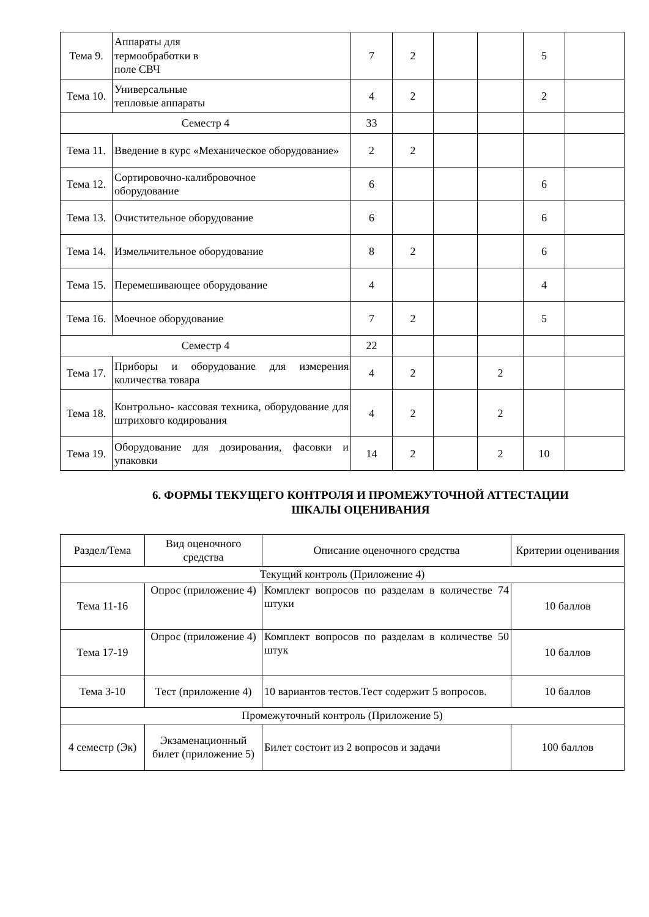| Тема 9. | Аппараты для термообработки в поле СВЧ | 7 | 2 | | | 5 | |
| Тема 10. | Универсальные тепловые аппараты | 4 | 2 | | | 2 | |
| Семестр 4 | | 33 | | | | | |
| Тема 11. | Введение в курс «Механическое оборудование» | 2 | 2 | | | | |
| Тема 12. | Сортировочно-калибровочное оборудование | 6 | | | | 6 | |
| Тема 13. | Очистительное оборудование | 6 | | | | 6 | |
| Тема 14. | Измельчительное оборудование | 8 | 2 | | | 6 | |
| Тема 15. | Перемешивающее оборудование | 4 | | | | 4 | |
| Тема 16. | Моечное оборудование | 7 | 2 | | | 5 | |
| Семестр 4 | | 22 | | | | | |
| Тема 17. | Приборы и оборудование для измерения количества товара | 4 | 2 | | 2 | | |
| Тема 18. | Контрольно- кассовая техника, оборудование для штриховго кодирования | 4 | 2 | | 2 | | |
| Тема 19. | Оборудование для дозирования, фасовки и упаковки | 14 | 2 | | 2 | 10 | |
6. ФОРМЫ ТЕКУЩЕГО КОНТРОЛЯ И ПРОМЕЖУТОЧНОЙ АТТЕСТАЦИИ
ШКАЛЫ ОЦЕНИВАНИЯ
| Раздел/Тема | Вид оценочного средства | Описание оценочного средства | Критерии оценивания |
| --- | --- | --- | --- |
| Текущий контроль (Приложение 4) | | | |
| Тема 11-16 | Опрос (приложение 4) | Комплект вопросов по разделам в количестве 74 штуки | 10 баллов |
| Тема 17-19 | Опрос (приложение 4) | Комплект вопросов по разделам в количестве 50 штук | 10 баллов |
| Тема 3-10 | Тест (приложение 4) | 10 вариантов тестов.Тест содержит 5 вопросов. | 10 баллов |
| Промежуточный контроль (Приложение 5) | | | |
| 4 семестр (Эк) | Экзаменационный билет (приложение 5) | Билет состоит из 2 вопросов и задачи | 100 баллов |